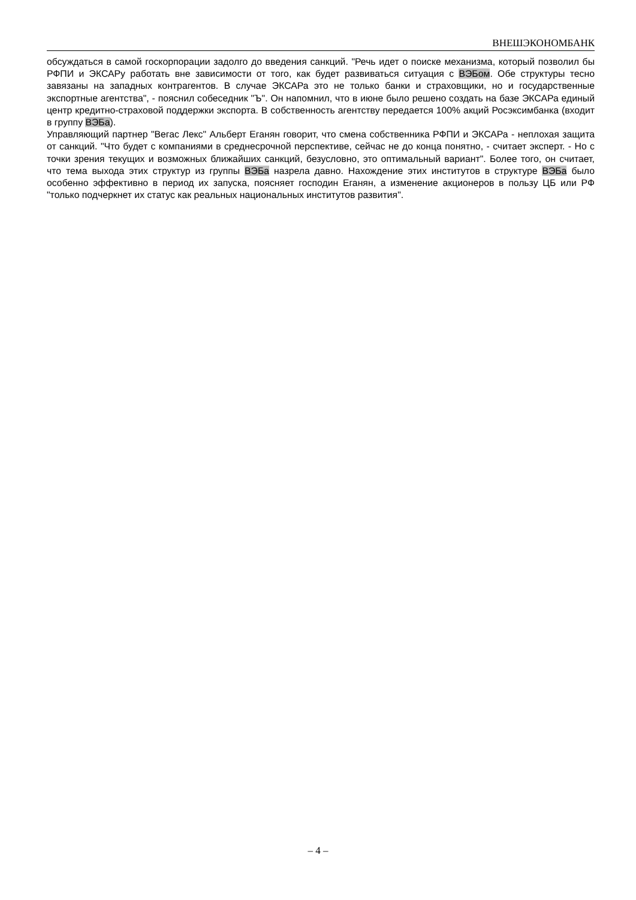ВНЕШЭКОНОМБАНК
обсуждаться в самой госкорпорации задолго до введения санкций. "Речь идет о поиске механизма, который позволил бы РФПИ и ЭКСАРу работать вне зависимости от того, как будет развиваться ситуация с ВЭБом. Обе структуры тесно завязаны на западных контрагентов. В случае ЭКСАРа это не только банки и страховщики, но и государственные экспортные агентства", - пояснил собеседник "Ъ". Он напомнил, что в июне было решено создать на базе ЭКСАРа единый центр кредитно-страховой поддержки экспорта. В собственность агентству передается 100% акций Росэксимбанка (входит в группу ВЭБа).
Управляющий партнер "Вегас Лекс" Альберт Еганян говорит, что смена собственника РФПИ и ЭКСАРа - неплохая защита от санкций. "Что будет с компаниями в среднесрочной перспективе, сейчас не до конца понятно, - считает эксперт. - Но с точки зрения текущих и возможных ближайших санкций, безусловно, это оптимальный вариант". Более того, он считает, что тема выхода этих структур из группы ВЭБа назрела давно. Нахождение этих институтов в структуре ВЭБа было особенно эффективно в период их запуска, поясняет господин Еганян, а изменение акционеров в пользу ЦБ или РФ "только подчеркнет их статус как реальных национальных институтов развития".
– 4 –